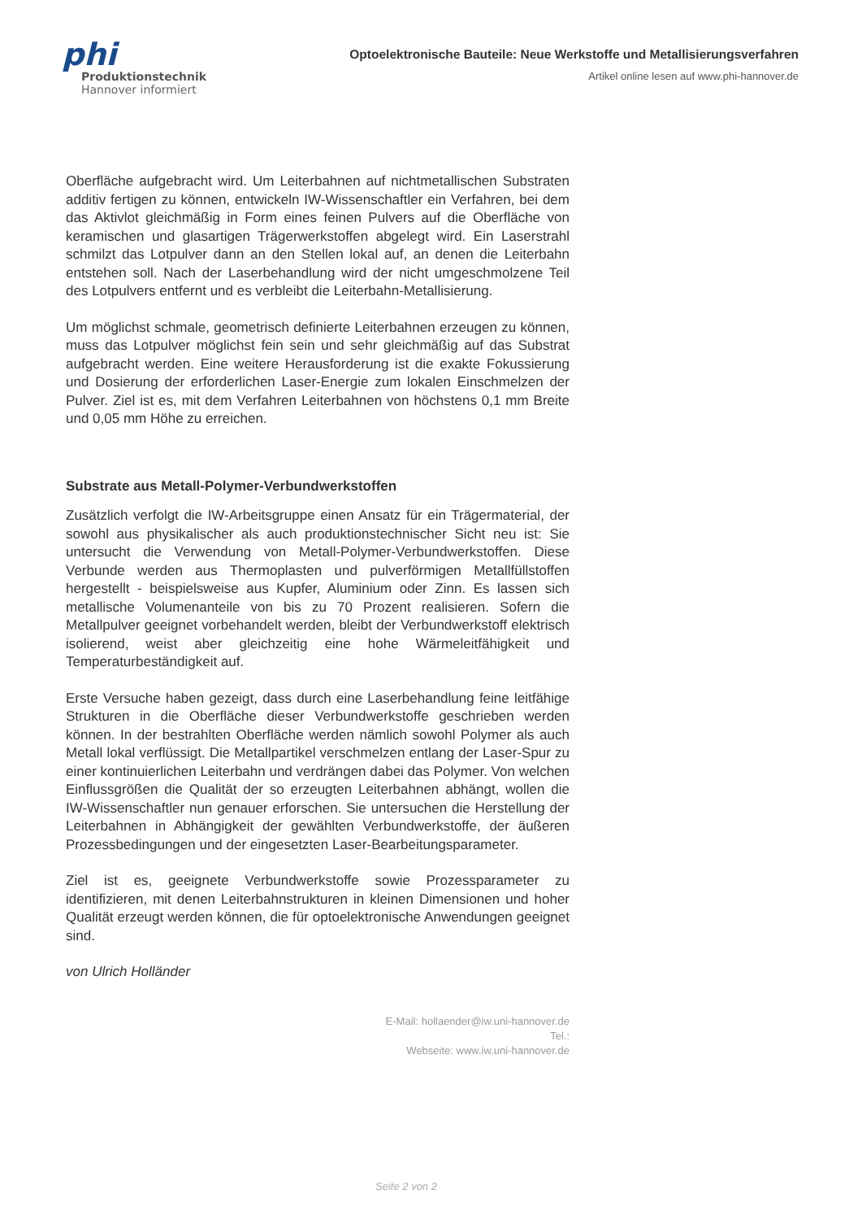phi
Produktionstechnik
Hannover informiert
Optoelektronische Bauteile: Neue Werkstoffe und Metallisierungsverfahren
Artikel online lesen auf www.phi-hannover.de
Oberfläche aufgebracht wird. Um Leiterbahnen auf nichtmetallischen Substraten additiv fertigen zu können, entwickeln IW-Wissenschaftler ein Verfahren, bei dem das Aktivlot gleichmäßig in Form eines feinen Pulvers auf die Oberfläche von keramischen und glasartigen Trägerwerkstoffen abgelegt wird. Ein Laserstrahl schmilzt das Lotpulver dann an den Stellen lokal auf, an denen die Leiterbahn entstehen soll. Nach der Laserbehandlung wird der nicht umgeschmolzene Teil des Lotpulvers entfernt und es verbleibt die Leiterbahn-Metallisierung.
Um möglichst schmale, geometrisch definierte Leiterbahnen erzeugen zu können, muss das Lotpulver möglichst fein sein und sehr gleichmäßig auf das Substrat aufgebracht werden. Eine weitere Herausforderung ist die exakte Fokussierung und Dosierung der erforderlichen Laser-Energie zum lokalen Einschmelzen der Pulver. Ziel ist es, mit dem Verfahren Leiterbahnen von höchstens 0,1 mm Breite und 0,05 mm Höhe zu erreichen.
Substrate aus Metall-Polymer-Verbundwerkstoffen
Zusätzlich verfolgt die IW-Arbeitsgruppe einen Ansatz für ein Trägermaterial, der sowohl aus physikalischer als auch produktionstechnischer Sicht neu ist: Sie untersucht die Verwendung von Metall-Polymer-Verbundwerkstoffen. Diese Verbunde werden aus Thermoplasten und pulverförmigen Metallfüllstoffen hergestellt - beispielsweise aus Kupfer, Aluminium oder Zinn. Es lassen sich metallische Volumenanteile von bis zu 70 Prozent realisieren. Sofern die Metallpulver geeignet vorbehandelt werden, bleibt der Verbundwerkstoff elektrisch isolierend, weist aber gleichzeitig eine hohe Wärmeleitfähigkeit und Temperaturbeständigkeit auf.
Erste Versuche haben gezeigt, dass durch eine Laserbehandlung feine leitfähige Strukturen in die Oberfläche dieser Verbundwerkstoffe geschrieben werden können. In der bestrahlten Oberfläche werden nämlich sowohl Polymer als auch Metall lokal verflüssigt. Die Metallpartikel verschmelzen entlang der Laser-Spur zu einer kontinuierlichen Leiterbahn und verdrängen dabei das Polymer. Von welchen Einflussgrößen die Qualität der so erzeugten Leiterbahnen abhängt, wollen die IW-Wissenschaftler nun genauer erforschen. Sie untersuchen die Herstellung der Leiterbahnen in Abhängigkeit der gewählten Verbundwerkstoffe, der äußeren Prozessbedingungen und der eingesetzten Laser-Bearbeitungsparameter.
Ziel ist es, geeignete Verbundwerkstoffe sowie Prozessparameter zu identifizieren, mit denen Leiterbahnstrukturen in kleinen Dimensionen und hoher Qualität erzeugt werden können, die für optoelektronische Anwendungen geeignet sind.
von Ulrich Holländer
E-Mail: hollaender@iw.uni-hannover.de
Tel.:
Webseite: www.iw.uni-hannover.de
Seite 2 von 2